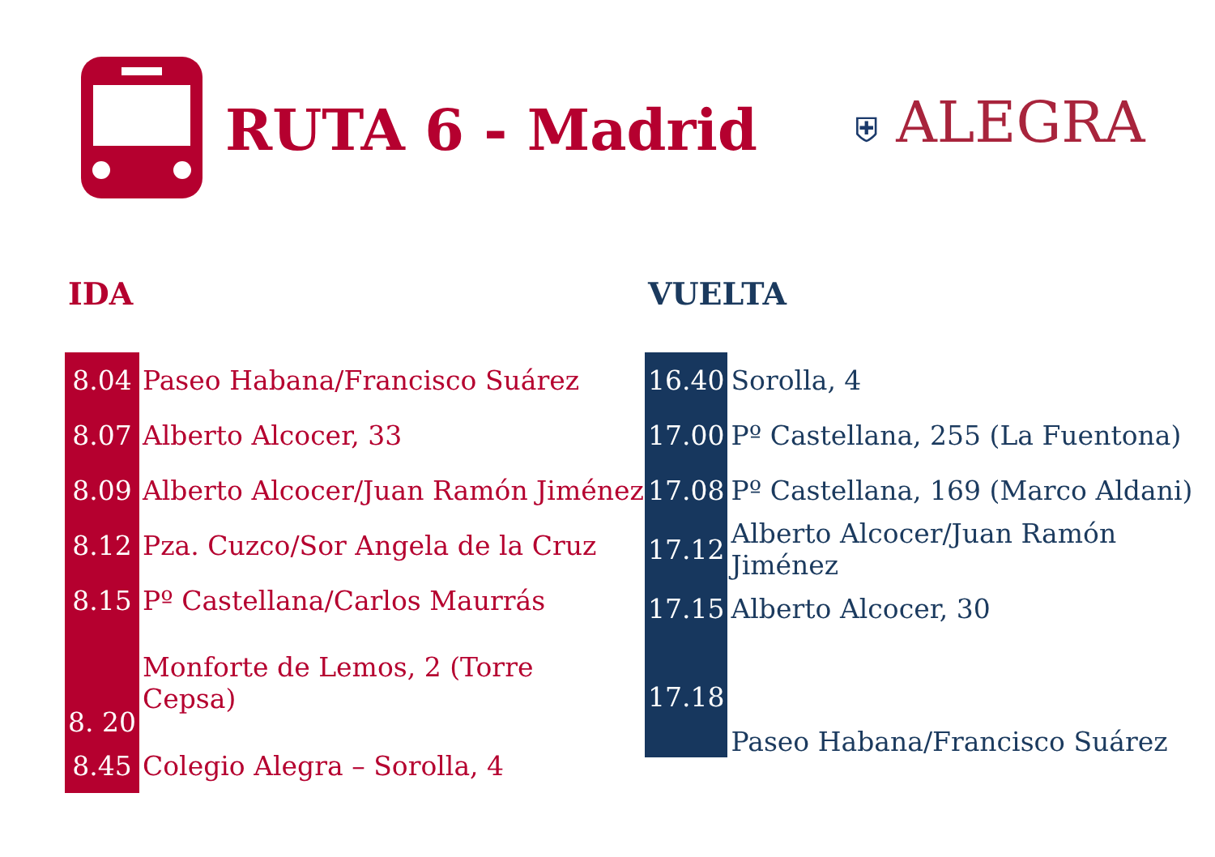RUTA 6 - Madrid
⛨ ALEGRA
IDA
| 8.04 | Paseo Habana/Francisco Suárez |
| 8.07 | Alberto Alcocer, 33 |
| 8.09 | Alberto Alcocer/Juan Ramón Jiménez |
| 8.12 | Pza. Cuzco/Sor Angela de la Cruz |
| 8.15 | Pº Castellana/Carlos Maurrás |
| 8. 20 | Monforte de Lemos, 2 (Torre Cepsa) |
| 8.45 | Colegio Alegra – Sorolla, 4 |
VUELTA
| 16.40 | Sorolla, 4 |
| 17.00 | Pº Castellana, 255 (La Fuentona) |
| 17.08 | Pº Castellana, 169 (Marco Aldani) |
| 17.12 | Alberto Alcocer/Juan Ramón Jiménez |
| 17.15 | Alberto Alcocer, 30 |
| 17.18 | Paseo Habana/Francisco Suárez |